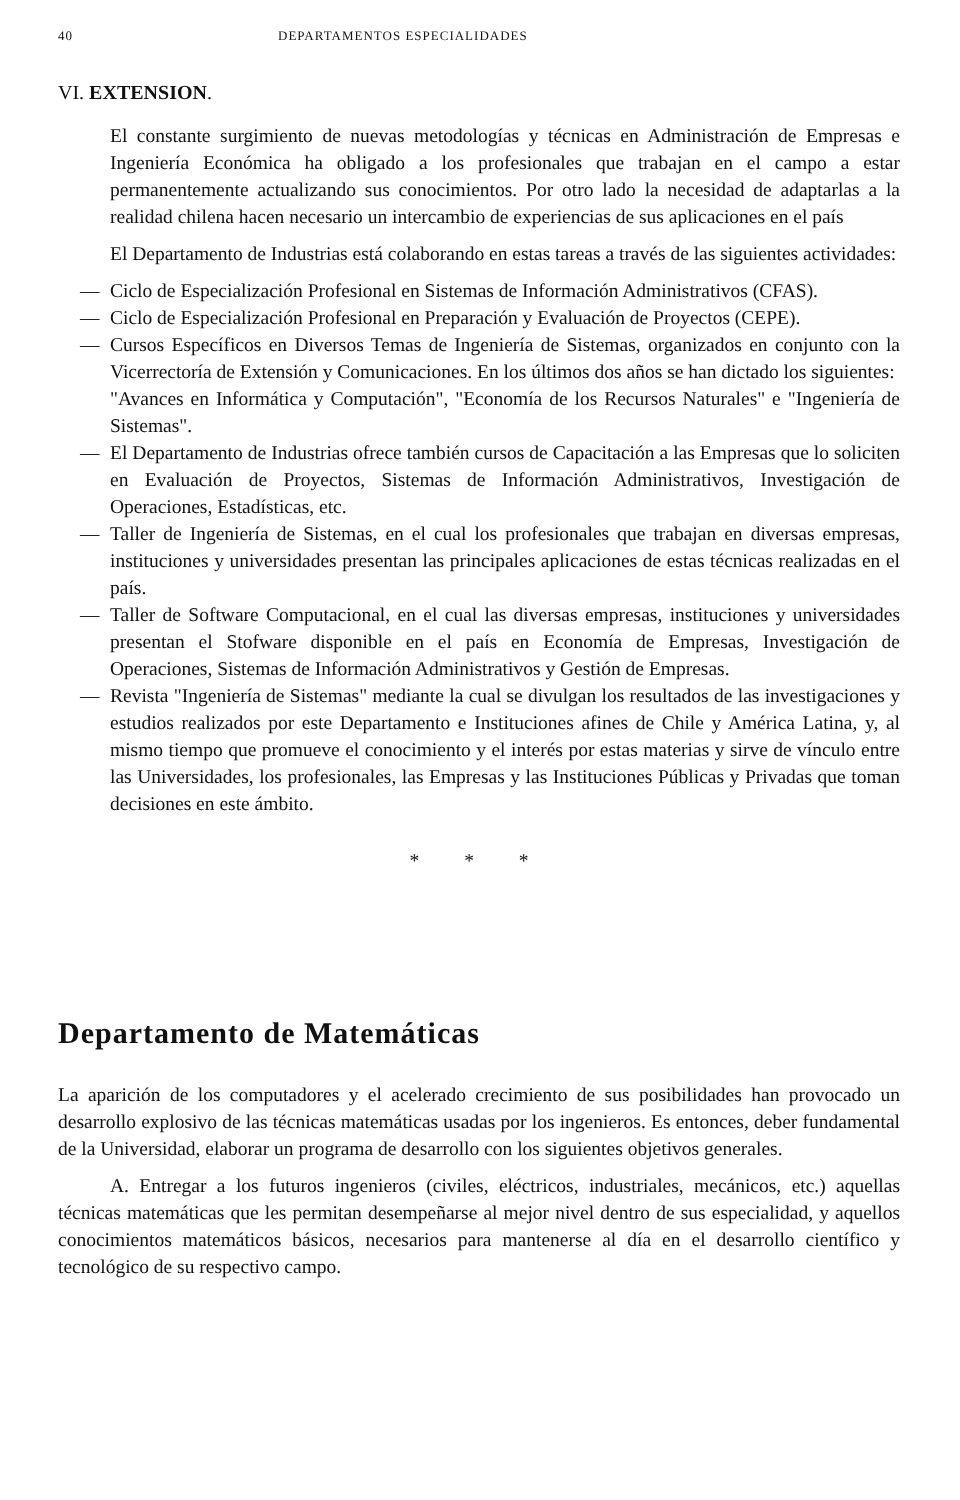40 DEPARTAMENTOS ESPECIALIDADES
VI. EXTENSION.
El constante surgimiento de nuevas metodologías y técnicas en Administración de Empresas e Ingeniería Económica ha obligado a los profesionales que trabajan en el campo a estar permanentemente actualizando sus conocimientos. Por otro lado la necesidad de adaptarlas a la realidad chilena hacen necesario un intercambio de experiencias de sus aplicaciones en el país
El Departamento de Industrias está colaborando en estas tareas a través de las siguientes actividades:
— Ciclo de Especialización Profesional en Sistemas de Información Administrativos (CFAS).
— Ciclo de Especialización Profesional en Preparación y Evaluación de Proyectos (CEPE).
— Cursos Específicos en Diversos Temas de Ingeniería de Sistemas, organizados en conjunto con la Vicerrectoría de Extensión y Comunicaciones. En los últimos dos años se han dictado los siguientes:
"Avances en Informática y Computación", "Economía de los Recursos Naturales" e "Ingeniería de Sistemas".
— El Departamento de Industrias ofrece también cursos de Capacitación a las Empresas que lo soliciten en Evaluación de Proyectos, Sistemas de Información Administrativos, Investigación de Operaciones, Estadísticas, etc.
— Taller de Ingeniería de Sistemas, en el cual los profesionales que trabajan en diversas empresas, instituciones y universidades presentan las principales aplicaciones de estas técnicas realizadas en el país.
— Taller de Software Computacional, en el cual las diversas empresas, instituciones y universidades presentan el Stofware disponible en el país en Economía de Empresas, Investigación de Operaciones, Sistemas de Información Administrativos y Gestión de Empresas.
— Revista "Ingeniería de Sistemas" mediante la cual se divulgan los resultados de las investigaciones y estudios realizados por este Departamento e Instituciones afines de Chile y América Latina, y, al mismo tiempo que promueve el conocimiento y el interés por estas materias y sirve de vínculo entre las Universidades, los profesionales, las Empresas y las Instituciones Públicas y Privadas que toman decisiones en este ámbito.
* * *
Departamento de Matemáticas
La aparición de los computadores y el acelerado crecimiento de sus posibilidades han provocado un desarrollo explosivo de las técnicas matemáticas usadas por los ingenieros. Es entonces, deber fundamental de la Universidad, elaborar un programa de desarrollo con los siguientes objetivos generales.
A. Entregar a los futuros ingenieros (civiles, eléctricos, industriales, mecánicos, etc.) aquellas técnicas matemáticas que les permitan desempeñarse al mejor nivel dentro de sus especialidad, y aquellos conocimientos matemáticos básicos, necesarios para mantenerse al día en el desarrollo científico y tecnológico de su respectivo campo.